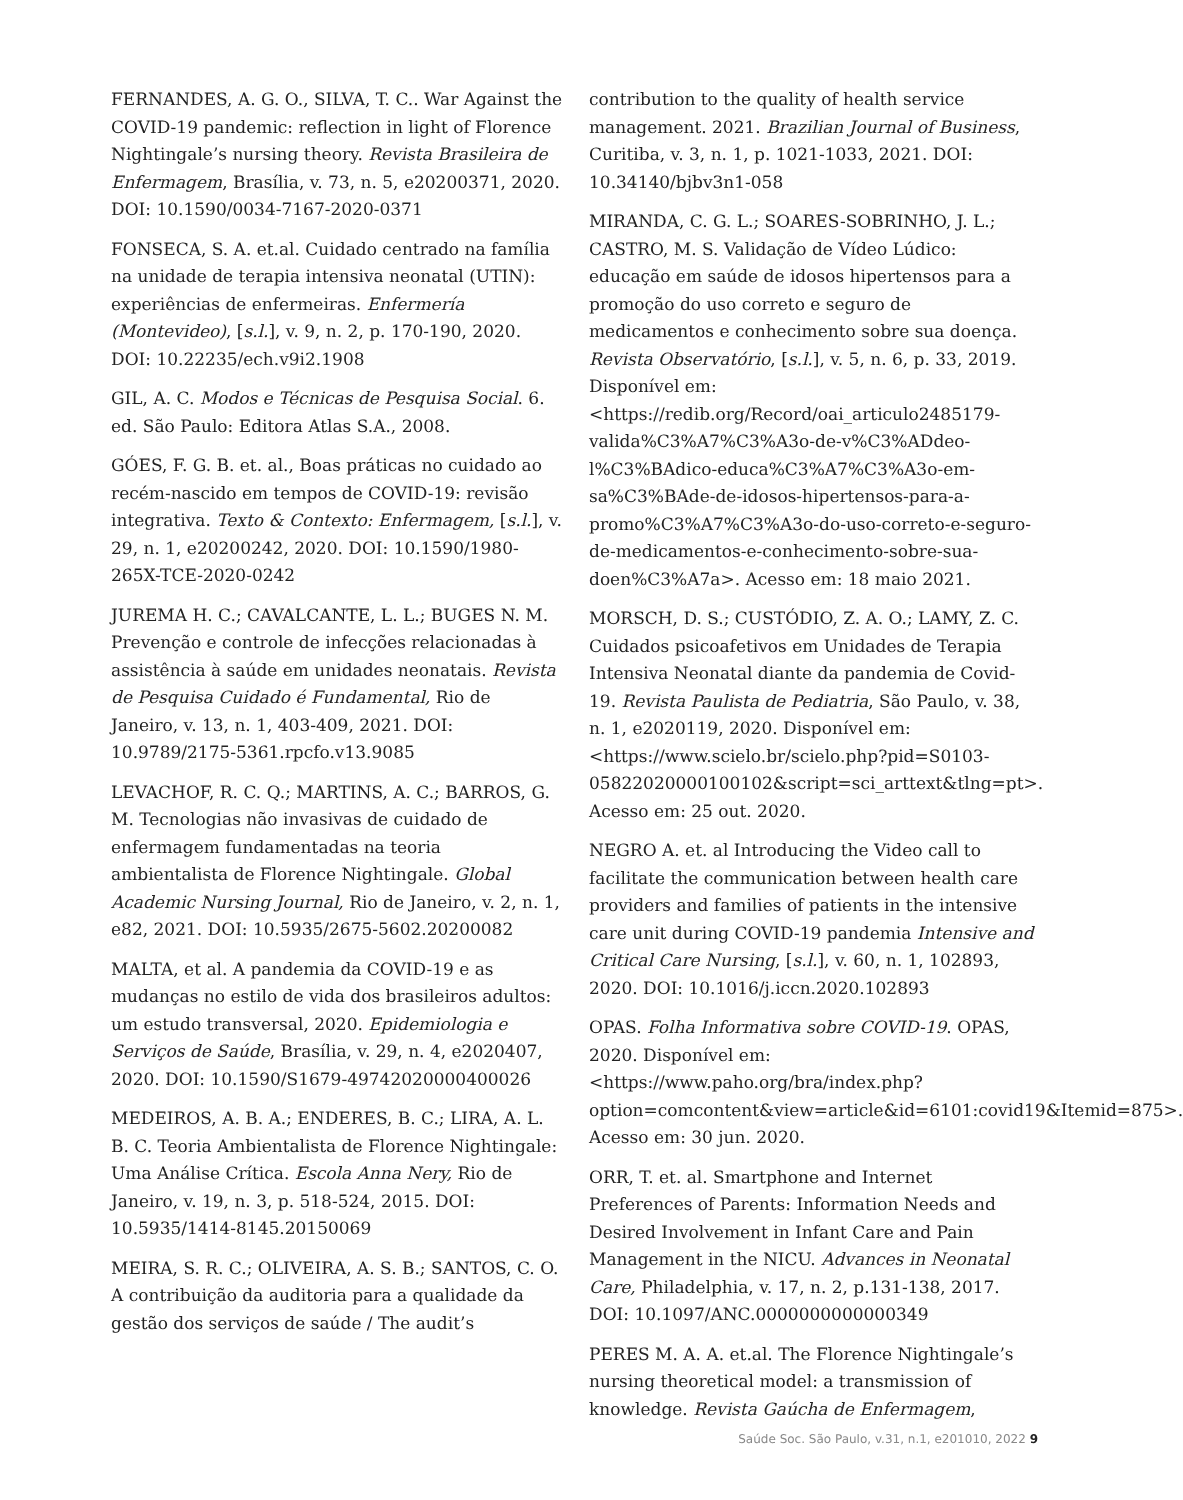FERNANDES, A. G. O., SILVA, T. C.. War Against the COVID-19 pandemic: reflection in light of Florence Nightingale’s nursing theory. Revista Brasileira de Enfermagem, Brasília, v. 73, n. 5, e20200371, 2020. DOI: 10.1590/0034-7167-2020-0371
FONSECA, S. A. et.al. Cuidado centrado na família na unidade de terapia intensiva neonatal (UTIN): experiências de enfermeiras. Enfermería (Montevideo), [s.l.], v. 9, n. 2, p. 170-190, 2020. DOI: 10.22235/ech.v9i2.1908
GIL, A. C. Modos e Técnicas de Pesquisa Social. 6. ed. São Paulo: Editora Atlas S.A., 2008.
GÓES, F. G. B. et. al., Boas práticas no cuidado ao recém-nascido em tempos de COVID-19: revisão integrativa. Texto & Contexto: Enfermagem, [s.l.], v. 29, n. 1, e20200242, 2020. DOI: 10.1590/1980-265X-TCE-2020-0242
JUREMA H. C.; CAVALCANTE, L. L.; BUGES N. M. Prevenção e controle de infecções relacionadas à assistência à saúde em unidades neonatais. Revista de Pesquisa Cuidado é Fundamental, Rio de Janeiro, v. 13, n. 1, 403-409, 2021. DOI: 10.9789/2175-5361.rpcfo.v13.9085
LEVACHOF, R. C. Q.; MARTINS, A. C.; BARROS, G. M. Tecnologias não invasivas de cuidado de enfermagem fundamentadas na teoria ambientalista de Florence Nightingale. Global Academic Nursing Journal, Rio de Janeiro, v. 2, n. 1, e82, 2021. DOI: 10.5935/2675-5602.20200082
MALTA, et al. A pandemia da COVID-19 e as mudanças no estilo de vida dos brasileiros adultos: um estudo transversal, 2020. Epidemiologia e Serviços de Saúde, Brasília, v. 29, n. 4, e2020407, 2020. DOI: 10.1590/S1679-49742020000400026
MEDEIROS, A. B. A.; ENDERES, B. C.; LIRA, A. L. B. C. Teoria Ambientalista de Florence Nightingale: Uma Análise Crítica. Escola Anna Nery, Rio de Janeiro, v. 19, n. 3, p. 518-524, 2015. DOI: 10.5935/1414-8145.20150069
MEIRA, S. R. C.; OLIVEIRA, A. S. B.; SANTOS, C. O. A contribuição da auditoria para a qualidade da gestão dos serviços de saúde / The audit’s
contribution to the quality of health service management. 2021. Brazilian Journal of Business, Curitiba, v. 3, n. 1, p. 1021-1033, 2021. DOI: 10.34140/bjbv3n1-058
MIRANDA, C. G. L.; SOARES-SOBRINHO, J. L.; CASTRO, M. S. Validação de Vídeo Lúdico: educação em saúde de idosos hipertensos para a promoção do uso correto e seguro de medicamentos e conhecimento sobre sua doença. Revista Observatório, [s.l.], v. 5, n. 6, p. 33, 2019. Disponível em: <https://redib.org/Record/oai_articulo2485179-valida%C3%A7%C3%A3o-de-v%C3%ADdeo-l%C3%BAdico-educa%C3%A7%C3%A3o-em-sa%C3%BAde-de-idosos-hipertensos-para-a-promo%C3%A7%C3%A3o-do-uso-correto-e-seguro-de-medicamentos-e-conhecimento-sobre-sua-doen%C3%A7a>. Acesso em: 18 maio 2021.
MORSCH, D. S.; CUSTÓDIO, Z. A. O.; LAMY, Z. C. Cuidados psicoafetivos em Unidades de Terapia Intensiva Neonatal diante da pandemia de Covid-19. Revista Paulista de Pediatria, São Paulo, v. 38, n. 1, e2020119, 2020. Disponível em: <https://www.scielo.br/scielo.php?pid=S0103-05822020000100102&script=sci_arttext&tlng=pt>. Acesso em: 25 out. 2020.
NEGRO A. et. al Introducing the Video call to facilitate the communication between health care providers and families of patients in the intensive care unit during COVID-19 pandemia Intensive and Critical Care Nursing, [s.l.], v. 60, n. 1, 102893, 2020. DOI: 10.1016/j.iccn.2020.102893
OPAS. Folha Informativa sobre COVID-19. OPAS, 2020. Disponível em: <https://www.paho.org/bra/index.php?option=comcontent&view=article&id=6101:covid19&Itemid=875>. Acesso em: 30 jun. 2020.
ORR, T. et. al. Smartphone and Internet Preferences of Parents: Information Needs and Desired Involvement in Infant Care and Pain Management in the NICU. Advances in Neonatal Care, Philadelphia, v. 17, n. 2, p.131-138, 2017. DOI: 10.1097/ANC.0000000000000349
PERES M. A. A. et.al. The Florence Nightingale’s nursing theoretical model: a transmission of knowledge. Revista Gaúcha de Enfermagem,
Saúde Soc. São Paulo, v.31, n.1, e201010, 2022 9